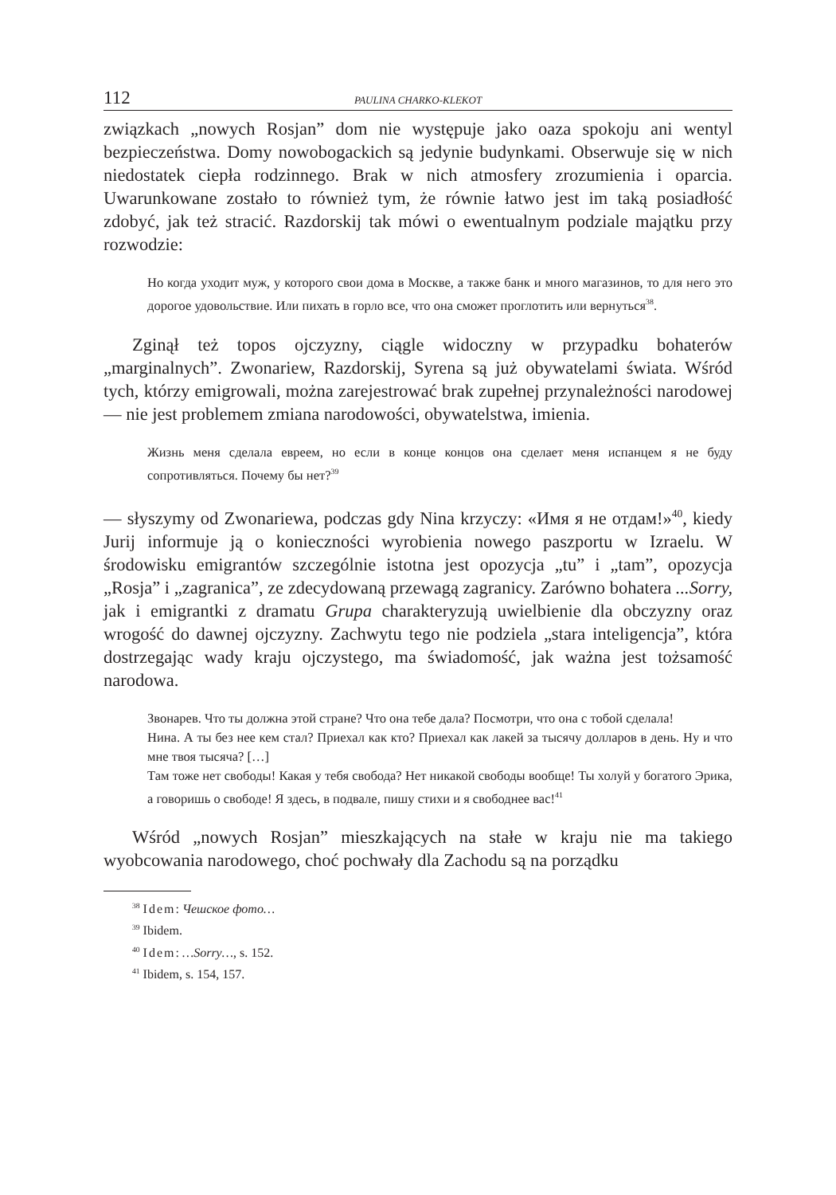112 PAULINA CHARKO-KLEKOT
związkach „nowych Rosjan” dom nie występuje jako oaza spokoju ani wentyl bezpieczeństwa. Domy nowobogackich są jedynie budynkami. Obserwuje się w nich niedostatek ciepła rodzinnego. Brak w nich atmosfery zrozumienia i oparcia. Uwarunkowane zostało to również tym, że równie łatwo jest im taką posiadłość zdobyć, jak też stracić. Razdorskij tak mówi o ewentualnym podziale majątku przy rozwodzie:
Но когда уходит муж, у которого свои дома в Москве, а также банк и много магазинов, то для него это дорогое удовольствие. Или пихать в горло все, что она сможет проглотить или вернуться<sup>38</sup>.
Zginął też topos ojczyzny, ciągle widoczny w przypadku bohaterów „marginalnych”. Zwonariew, Razdorskij, Syrena są już obywatelami świata. Wśród tych, którzy emigrowali, można zarejestrować brak zupełnej przynależności narodowej — nie jest problemem zmiana narodowości, obywatelstwa, imienia.
Жизнь меня сделала евреем, но если в конце концов она сделает меня испанцем я не буду сопротивляться. Почему бы нет?<sup>39</sup>
— słyszymy od Zwonariewa, podczas gdy Nina krzyczy: «Имя я не отдам!»<sup>40</sup>, kiedy Jurij informuje ją o konieczności wyrobienia nowego paszportu w Izraelu. W środowisku emigrantów szczególnie istotna jest opozycja „tu” i „tam”, opozycja „Rosja” i „zagranica”, ze zdecydowaną przewagą zagranicy. Zarówno bohatera ...Sorry, jak i emigrantki z dramatu Grupa charakteryzują uwielbienie dla obczyzny oraz wrogość do dawnej ojczyzny. Zachwytu tego nie podziela „stara inteligencja”, która dostrzegając wady kraju ojczystego, ma świadomość, jak ważna jest tożsamość narodowa.
Звонарев. Что ты должна этой стране? Что она тебе дала? Посмотри, что она с тобой сделала!
Нина. А ты без нее кем стал? Приехал как кто? Приехал как лакей за тысячу долларов в день. Ну и что мне твоя тысяча? […]
Там тоже нет свободы! Какая у тебя свобода? Нет никакой свободы вообще! Ты холуй у богатого Эрика, а говоришь о свободе! Я здесь, в подвале, пишу стихи и я свободнее вас!<sup>41</sup>
Wśród „nowych Rosjan” mieszkających na stałe w kraju nie ma takiego wyobcowania narodowego, choć pochwały dla Zachodu są na porządku
<sup>38</sup> Idem: Чешское фото…
<sup>39</sup> Ibidem.
<sup>40</sup> Idem: …Sorry…, s. 152.
<sup>41</sup> Ibidem, s. 154, 157.